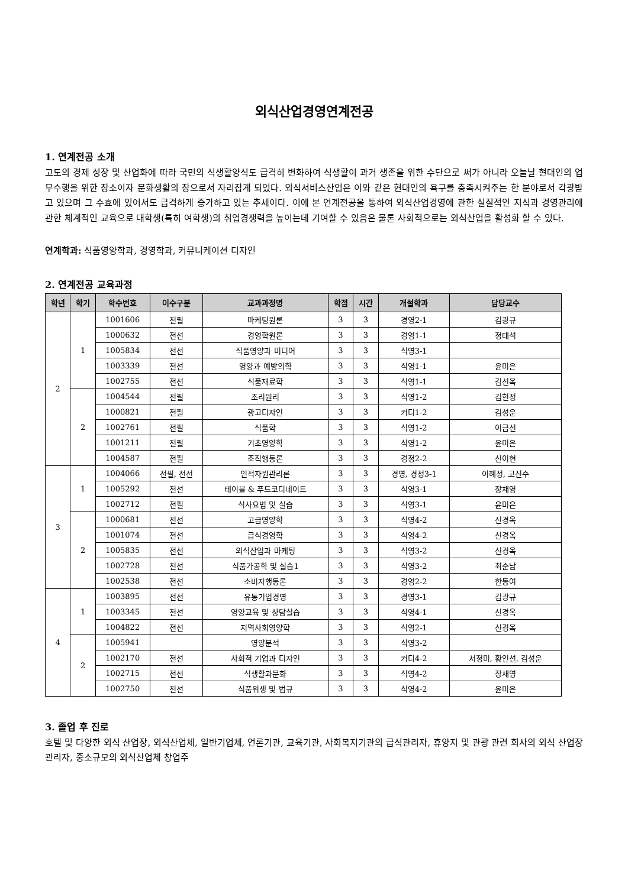외식산업경영연계전공
1. 연계전공 소개
고도의 경제 성장 및 산업화에 따라 국민의 식생활양식도 급격히 변화하여 식생활이 과거 생존을 위한 수단으로 써가 아니라 오늘날 현대인의 업무수행을 위한 장소이자 문화생활의 장으로서 자리잡게 되었다. 외식서비스산업은 이와 같은 현대인의 욕구를 충족시켜주는 한 분야로서 각광받고 있으며 그 수효에 있어서도 급격하게 증가하고 있는 추세이다. 이에 본 연계전공을 통하여 외식산업경영에 관한 실질적인 지식과 경영관리에 관한 체계적인 교육으로 대학생(특히 여학생)의 취업경쟁력을 높이는데 기여할 수 있음은 물론 사회적으로는 외식산업을 활성화 할 수 있다.
연계학과: 식품영양학과, 경영학과, 커뮤니케이션 디자인
2. 연계전공 교육과정
| 학년 | 학기 | 학수번호 | 이수구분 | 교과과정명 | 학점 | 시간 | 개설학과 | 담당교수 |
| --- | --- | --- | --- | --- | --- | --- | --- | --- |
| 2 | 1 | 1001606 | 전필 | 마케팅원론 | 3 | 3 | 경영2-1 | 김광규 |
| | | 1000632 | 전선 | 경영학원론 | 3 | 3 | 경영1-1 | 정태석 |
| | | 1005834 | 전선 | 식품영양과 미디어 | 3 | 3 | 식영3-1 | |
| | | 1003339 | 전선 | 영양과 예방의학 | 3 | 3 | 식영1-1 | 윤미은 |
| | | 1002755 | 전선 | 식품재료학 | 3 | 3 | 식영1-1 | 김선옥 |
| | 2 | 1004544 | 전필 | 조리원리 | 3 | 3 | 식영1-2 | 김현정 |
| | | 1000821 | 전필 | 광고디자인 | 3 | 3 | 커디1-2 | 김성운 |
| | | 1002761 | 전필 | 식품학 | 3 | 3 | 식영1-2 | 이금선 |
| | | 1001211 | 전필 | 기초영양학 | 3 | 3 | 식영1-2 | 윤미은 |
| | | 1004587 | 전필 | 조직행동론 | 3 | 3 | 경정2-2 | 신이현 |
| 3 | 1 | 1004066 | 전필, 전선 | 인적자원관리론 | 3 | 3 | 경영, 경정3-1 | 이혜정, 고진수 |
| | | 1005292 | 전선 | 테이블 & 푸드코디네이트 | 3 | 3 | 식영3-1 | 장채영 |
| | | 1002712 | 전필 | 식사요법 및 실습 | 3 | 3 | 식영3-1 | 윤미은 |
| | 2 | 1000681 | 전선 | 고급영양학 | 3 | 3 | 식영4-2 | 신경옥 |
| | | 1001074 | 전선 | 급식경영학 | 3 | 3 | 식영4-2 | 신경옥 |
| | | 1005835 | 전선 | 외식산업과 마케팅 | 3 | 3 | 식영3-2 | 신경옥 |
| | | 1002728 | 전선 | 식품가공학 및 실습1 | 3 | 3 | 식영3-2 | 최순남 |
| | | 1002538 | 전선 | 소비자행동론 | 3 | 3 | 경영2-2 | 한동여 |
| 4 | 1 | 1003895 | 전선 | 유통기업경영 | 3 | 3 | 경영3-1 | 김광규 |
| | | 1003345 | 전선 | 영양교육 및 상담실습 | 3 | 3 | 식영4-1 | 신경옥 |
| | | 1004822 | 전선 | 지역사회영양학 | 3 | 3 | 식영2-1 | 신경옥 |
| | 2 | 1005941 | | 영양분석 | 3 | 3 | 식영3-2 | |
| | | 1002170 | 전선 | 사회적 기업과 디자인 | 3 | 3 | 커디4-2 | 서정미, 황인선, 김성운 |
| | | 1002715 | 전선 | 식생활과문화 | 3 | 3 | 식영4-2 | 장채영 |
| | | 1002750 | 전선 | 식품위생 및 법규 | 3 | 3 | 식영4-2 | 윤미은 |
3. 졸업 후 진로
호텔 및 다양한 외식 산업장, 외식산업체, 일반기업체, 언론기관, 교육기관, 사회복지기관의 급식관리자, 휴양지 및 관광 관련 회사의 외식 산업장 관리자, 중소규모의 외식산업체 창업주